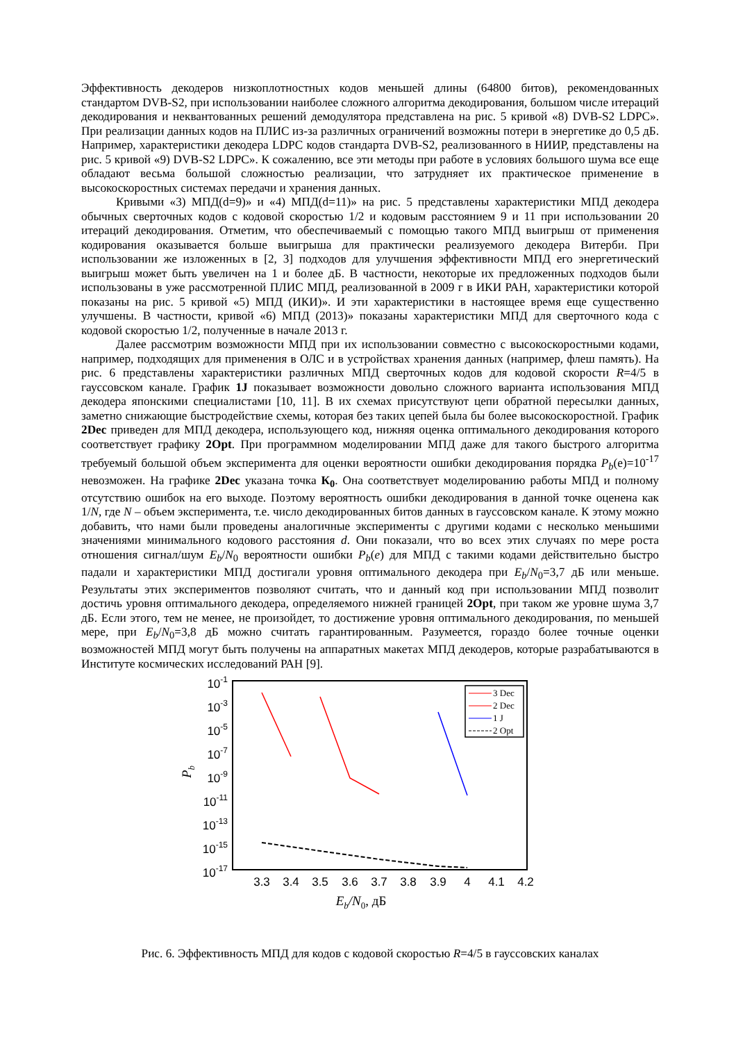Эффективность декодеров низкоплотностных кодов меньшей длины (64800 битов), рекомендованных стандартом DVB-S2, при использовании наиболее сложного алгоритма декодирования, большом числе итераций декодирования и неквантованных решений демодулятора представлена на рис. 5 кривой «8) DVB-S2 LDPC». При реализации данных кодов на ПЛИС из-за различных ограничений возможны потери в энергетике до 0,5 дБ. Например, характеристики декодера LDPC кодов стандарта DVB-S2, реализованного в НИИР, представлены на рис. 5 кривой «9) DVB-S2 LDPC». К сожалению, все эти методы при работе в условиях большого шума все еще обладают весьма большой сложностью реализации, что затрудняет их практическое применение в высокоскоростных системах передачи и хранения данных.
Кривыми «3) МПД(d=9)» и «4) МПД(d=11)» на рис. 5 представлены характеристики МПД декодера обычных сверточных кодов с кодовой скоростью 1/2 и кодовым расстоянием 9 и 11 при использовании 20 итераций декодирования. Отметим, что обеспечиваемый с помощью такого МПД выигрыш от применения кодирования оказывается больше выигрыша для практически реализуемого декодера Витерби. При использовании же изложенных в [2, 3] подходов для улучшения эффективности МПД его энергетический выигрыш может быть увеличен на 1 и более дБ. В частности, некоторые их предложенных подходов были использованы в уже рассмотренной ПЛИС МПД, реализованной в 2009 г в ИКИ РАН, характеристики которой показаны на рис. 5 кривой «5) МПД (ИКИ)». И эти характеристики в настоящее время еще существенно улучшены. В частности, кривой «6) МПД (2013)» показаны характеристики МПД для сверточного кода с кодовой скоростью 1/2, полученные в начале 2013 г.
Далее рассмотрим возможности МПД при их использовании совместно с высокоскоростными кодами, например, подходящих для применения в ОЛС и в устройствах хранения данных (например, флеш память). На рис. 6 представлены характеристики различных МПД сверточных кодов для кодовой скорости R=4/5 в гауссовском канале. График 1J показывает возможности довольно сложного варианта использования МПД декодера японскими специалистами [10, 11]. В их схемах присутствуют цепи обратной пересылки данных, заметно снижающие быстродействие схемы, которая без таких цепей была бы более высокоскоростной. График 2Dec приведен для МПД декодера, использующего код, нижняя оценка оптимального декодирования которого соответствует графику 2Opt. При программном моделировании МПД даже для такого быстрого алгоритма требуемый большой объем эксперимента для оценки вероятности ошибки декодирования порядка P<sub>b</sub>(e)=10<sup>-17</sup> невозможен. На графике 2Dec указана точка К<sub>0</sub>. Она соответствует моделированию работы МПД и полному отсутствию ошибок на его выходе. Поэтому вероятность ошибки декодирования в данной точке оценена как 1/N, где N – объем эксперимента, т.е. число декодированных битов данных в гауссовском канале. К этому можно добавить, что нами были проведены аналогичные эксперименты с другими кодами с несколько меньшими значениями минимального кодового расстояния d. Они показали, что во всех этих случаях по мере роста отношения сигнал/шум E<sub>b</sub>/N<sub>0</sub> вероятности ошибки P<sub>b</sub>(e) для МПД с такими кодами действительно быстро падали и характеристики МПД достигали уровня оптимального декодера при E<sub>b</sub>/N<sub>0</sub>=3,7 дБ или меньше. Результаты этих экспериментов позволяют считать, что и данный код при использовании МПД позволит достичь уровня оптимального декодера, определяемого нижней границей 2Opt, при таком же уровне шума 3,7 дБ. Если этого, тем не менее, не произойдет, то достижение уровня оптимального декодирования, по меньшей мере, при E<sub>b</sub>/N<sub>0</sub>=3,8 дБ можно считать гарантированным. Разумеется, гораздо более точные оценки возможностей МПД могут быть получены на аппаратных макетах МПД декодеров, которые разрабатываются в Институте космических исследований РАН [9].
10-1
10-3
10-5
10-7
10-9
10-11
10-13
10-15
10-17
3.3
3.4
3.5
3.6
3.7
3.8
3.9
4
4.1
4.2
Eb/N0, дБ
Pb
3 Dec
2 Dec
1 J
2 Opt
Рис. 6. Эффективность МПД для кодов с кодовой скоростью R=4/5 в гауссовских каналах